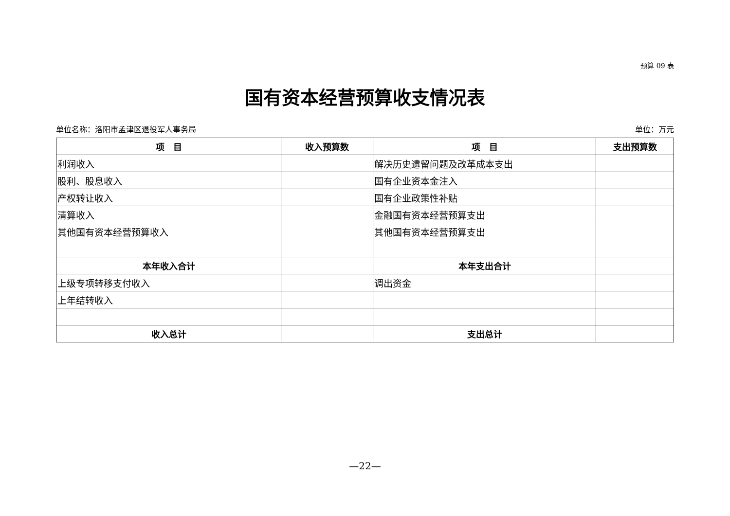预算 09 表
国有资本经营预算收支情况表
单位名称：洛阳市孟津区退役军人事务局 单位：万元
| 项 目 | 收入预算数 | 项 目 | 支出预算数 |
| --- | --- | --- | --- |
| 利润收入 | | 解决历史遗留问题及改革成本支出 | |
| 股利、股息收入 | | 国有企业资本金注入 | |
| 产权转让收入 | | 国有企业政策性补贴 | |
| 清算收入 | | 金融国有资本经营预算支出 | |
| 其他国有资本经营预算收入 | | 其他国有资本经营预算支出 | |
| 本年收入合计 | | 本年支出合计 | |
| 上级专项转移支付收入 | | 调出资金 | |
| 上年结转收入 | | | |
| 收入总计 | | 支出总计 | |
—22—